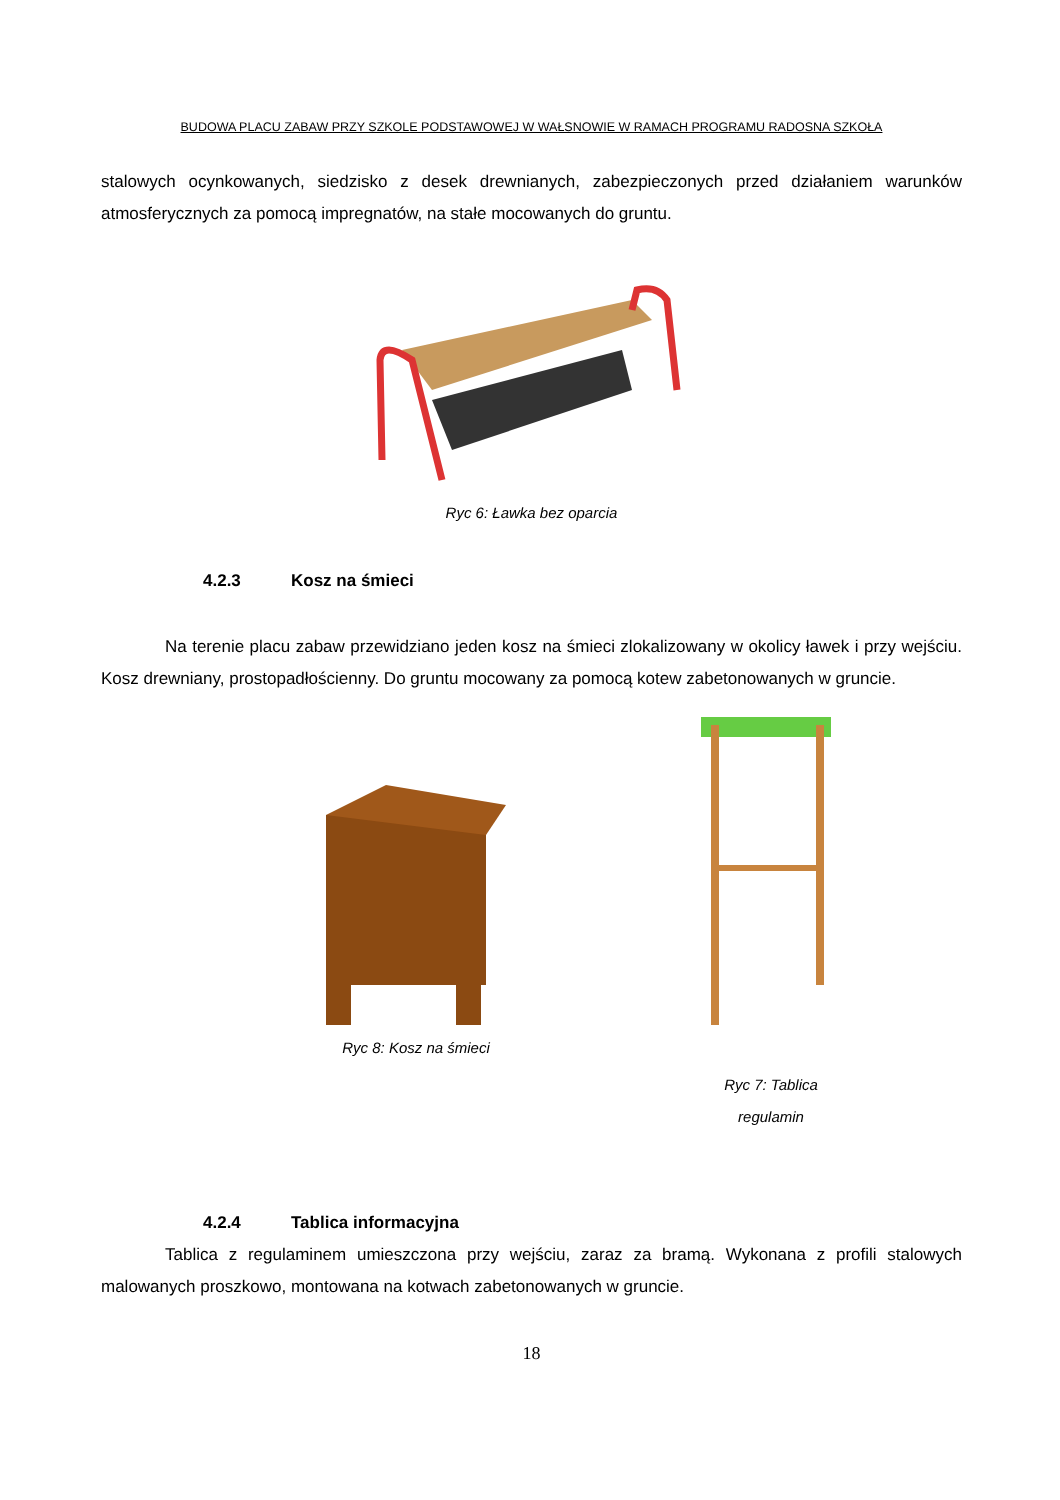BUDOWA PLACU ZABAW PRZY SZKOLE PODSTAWOWEJ W WAŁSNOWIE W RAMACH PROGRAMU RADOSNA SZKOŁA
stalowych ocynkowanych, siedzisko z desek drewnianych, zabezpieczonych przed działaniem warunków atmosferycznych za pomocą impregnatów, na stałe mocowanych do gruntu.
Ryc 6: Ławka bez oparcia
4.2.3 Kosz na śmieci
Na terenie placu zabaw przewidziano jeden kosz na śmieci zlokalizowany w okolicy ławek i przy wejściu. Kosz drewniany, prostopadłościenny. Do gruntu mocowany za pomocą kotew zabetonowanych w gruncie.
Ryc 8: Kosz na śmieci
Ryc 7: Tablica
regulamin
4.2.4 Tablica informacyjna
Tablica z regulaminem umieszczona przy wejściu, zaraz za bramą. Wykonana z profili stalowych malowanych proszkowo, montowana na kotwach zabetonowanych w gruncie.
18